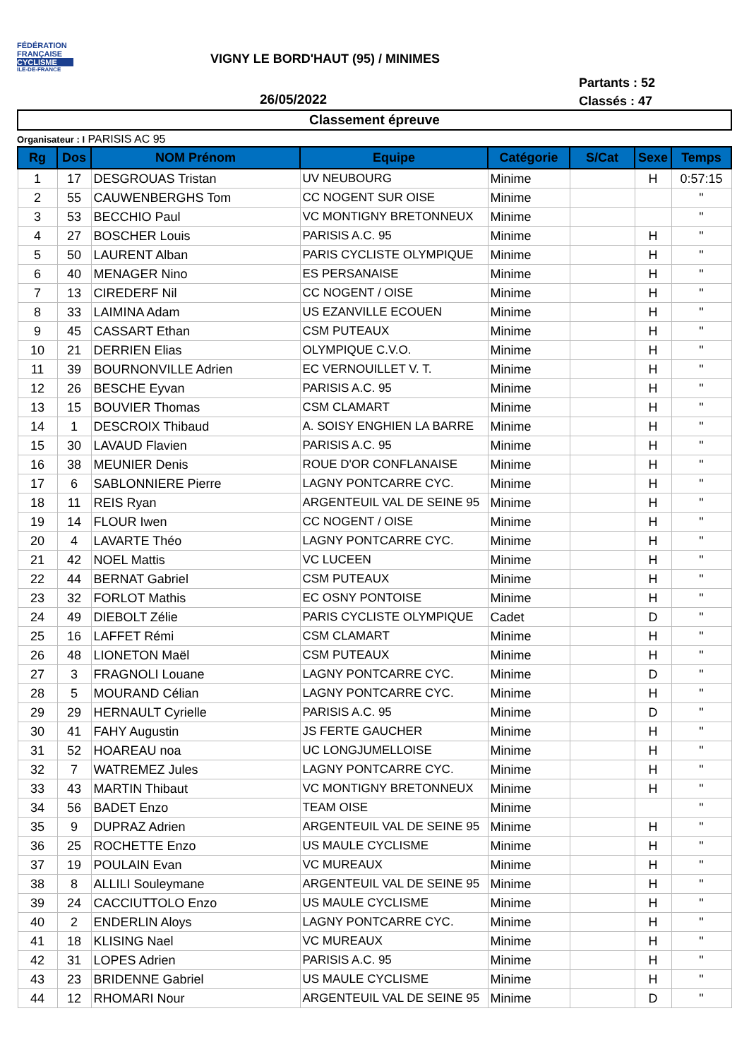FÉDÉRATION
FRANÇAISE
CYCLISME
ILE-DE-FRANCE
VIGNY LE BORD'HAUT (95) / MINIMES
Partants : 52
Classés : 47
26/05/2022
Classement épreuve
Organisateur : I PARISIS AC 95
| Rg | Dos | NOM Prénom | Equipe | Catégorie | S/Cat | Sexe | Temps |
| --- | --- | --- | --- | --- | --- | --- | --- |
| 1 | 17 | DESGROUAS Tristan | UV NEUBOURG | Minime | | H | 0:57:15 |
| 2 | 55 | CAUWENBERGHS Tom | CC NOGENT SUR OISE | Minime | | | " |
| 3 | 53 | BECCHIO Paul | VC MONTIGNY BRETONNEUX | Minime | | | " |
| 4 | 27 | BOSCHER Louis | PARISIS A.C. 95 | Minime | | H | " |
| 5 | 50 | LAURENT Alban | PARIS CYCLISTE OLYMPIQUE | Minime | | H | " |
| 6 | 40 | MENAGER Nino | ES PERSANAISE | Minime | | H | " |
| 7 | 13 | CIREDERF Nil | CC NOGENT / OISE | Minime | | H | " |
| 8 | 33 | LAIMINA Adam | US EZANVILLE ECOUEN | Minime | | H | " |
| 9 | 45 | CASSART Ethan | CSM PUTEAUX | Minime | | H | " |
| 10 | 21 | DERRIEN Elias | OLYMPIQUE C.V.O. | Minime | | H | " |
| 11 | 39 | BOURNONVILLE Adrien | EC VERNOUILLET V. T. | Minime | | H | " |
| 12 | 26 | BESCHE Eyvan | PARISIS A.C. 95 | Minime | | H | " |
| 13 | 15 | BOUVIER Thomas | CSM CLAMART | Minime | | H | " |
| 14 | 1 | DESCROIX Thibaud | A. SOISY ENGHIEN LA BARRE | Minime | | H | " |
| 15 | 30 | LAVAUD Flavien | PARISIS A.C. 95 | Minime | | H | " |
| 16 | 38 | MEUNIER Denis | ROUE D'OR CONFLANAISE | Minime | | H | " |
| 17 | 6 | SABLONNIERE Pierre | LAGNY PONTCARRE CYC. | Minime | | H | " |
| 18 | 11 | REIS Ryan | ARGENTEUIL VAL DE SEINE 95 | Minime | | H | " |
| 19 | 14 | FLOUR Iwen | CC NOGENT / OISE | Minime | | H | " |
| 20 | 4 | LAVARTE Théo | LAGNY PONTCARRE CYC. | Minime | | H | " |
| 21 | 42 | NOEL Mattis | VC LUCEEN | Minime | | H | " |
| 22 | 44 | BERNAT Gabriel | CSM PUTEAUX | Minime | | H | " |
| 23 | 32 | FORLOT Mathis | EC OSNY PONTOISE | Minime | | H | " |
| 24 | 49 | DIEBOLT Zélie | PARIS CYCLISTE OLYMPIQUE | Cadet | | D | " |
| 25 | 16 | LAFFET Rémi | CSM CLAMART | Minime | | H | " |
| 26 | 48 | LIONETON Maël | CSM PUTEAUX | Minime | | H | " |
| 27 | 3 | FRAGNOLI Louane | LAGNY PONTCARRE CYC. | Minime | | D | " |
| 28 | 5 | MOURAND Célian | LAGNY PONTCARRE CYC. | Minime | | H | " |
| 29 | 29 | HERNAULT Cyrielle | PARISIS A.C. 95 | Minime | | D | " |
| 30 | 41 | FAHY Augustin | JS FERTE GAUCHER | Minime | | H | " |
| 31 | 52 | HOAREAU noa | UC LONGJUMELLOISE | Minime | | H | " |
| 32 | 7 | WATREMEZ Jules | LAGNY PONTCARRE CYC. | Minime | | H | " |
| 33 | 43 | MARTIN Thibaut | VC MONTIGNY BRETONNEUX | Minime | | H | " |
| 34 | 56 | BADET Enzo | TEAM OISE | Minime | | | " |
| 35 | 9 | DUPRAZ Adrien | ARGENTEUIL VAL DE SEINE 95 | Minime | | H | " |
| 36 | 25 | ROCHETTE Enzo | US MAULE CYCLISME | Minime | | H | " |
| 37 | 19 | POULAIN Evan | VC MUREAUX | Minime | | H | " |
| 38 | 8 | ALLILI Souleymane | ARGENTEUIL VAL DE SEINE 95 | Minime | | H | " |
| 39 | 24 | CACCIUTTOLO Enzo | US MAULE CYCLISME | Minime | | H | " |
| 40 | 2 | ENDERLIN Aloys | LAGNY PONTCARRE CYC. | Minime | | H | " |
| 41 | 18 | KLISING Nael | VC MUREAUX | Minime | | H | " |
| 42 | 31 | LOPES Adrien | PARISIS A.C. 95 | Minime | | H | " |
| 43 | 23 | BRIDENNE Gabriel | US MAULE CYCLISME | Minime | | H | " |
| 44 | 12 | RHOMARI Nour | ARGENTEUIL VAL DE SEINE 95 | Minime | | D | " |